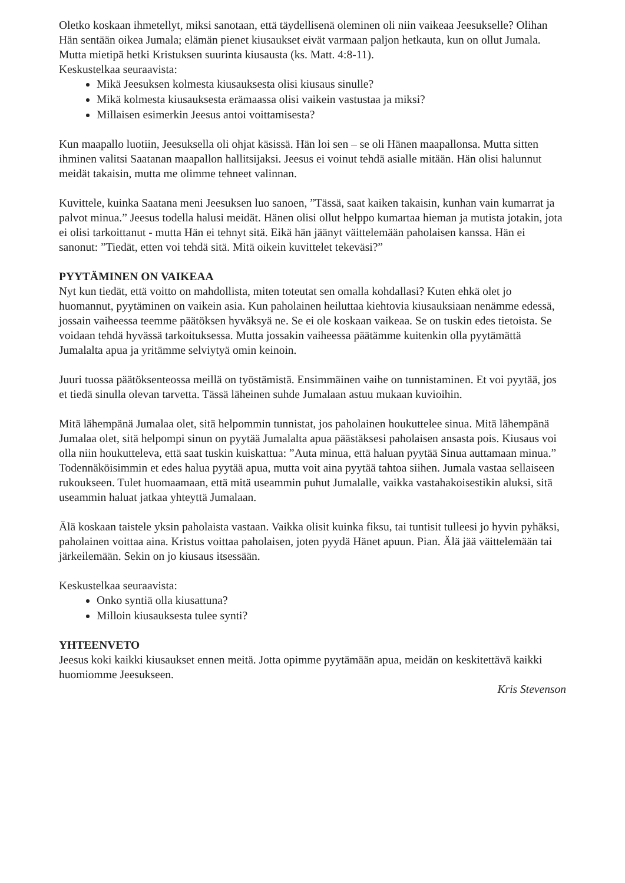Oletko koskaan ihmetellyt, miksi sanotaan, että täydellisenä oleminen oli niin vaikeaa Jeesukselle? Olihan Hän sentään oikea Jumala; elämän pienet kiusaukset eivät varmaan paljon hetkauta, kun on ollut Jumala. Mutta mietipä hetki Kristuksen suurinta kiusausta (ks. Matt. 4:8-11).
Keskustelkaa seuraavista:
Mikä Jeesuksen kolmesta kiusauksesta olisi kiusaus sinulle?
Mikä kolmesta kiusauksesta erämaassa olisi vaikein vastustaa ja miksi?
Millaisen esimerkin Jeesus antoi voittamisesta?
Kun maapallo luotiin, Jeesuksella oli ohjat käsissä. Hän loi sen – se oli Hänen maapallonsa. Mutta sitten ihminen valitsi Saatanan maapallon hallitsijaksi. Jeesus ei voinut tehdä asialle mitään. Hän olisi halunnut meidät takaisin, mutta me olimme tehneet valinnan.
Kuvittele, kuinka Saatana meni Jeesuksen luo sanoen, ”Tässä, saat kaiken takaisin, kunhan vain kumarrat ja palvot minua.” Jeesus todella halusi meidät. Hänen olisi ollut helppo kumartaa hieman ja mutista jotakin, jota ei olisi tarkoittanut - mutta Hän ei tehnyt sitä. Eikä hän jäänyt väittelemään paholaisen kanssa. Hän ei sanonut: ”Tiedät, etten voi tehdä sitä. Mitä oikein kuvittelet tekeväsi?”
PYYTÄMINEN ON VAIKEAA
Nyt kun tiedät, että voitto on mahdollista, miten toteutat sen omalla kohdallasi? Kuten ehkä olet jo huomannut, pyytäminen on vaikein asia. Kun paholainen heiluttaa kiehtovia kiusauksiaan nenämme edessä, jossain vaiheessa teemme päätöksen hyväksyä ne. Se ei ole koskaan vaikeaa. Se on tuskin edes tietoista. Se voidaan tehdä hyvässä tarkoituksessa. Mutta jossakin vaiheessa päätämme kuitenkin olla pyytämättä Jumalalta apua ja yritämme selviytyä omin keinoin.
Juuri tuossa päätöksenteossa meillä on työstämistä. Ensimmäinen vaihe on tunnistaminen. Et voi pyytää, jos et tiedä sinulla olevan tarvetta. Tässä läheinen suhde Jumalaan astuu mukaan kuvioihin.
Mitä lähempänä Jumalaa olet, sitä helpommin tunnistat, jos paholainen houkuttelee sinua. Mitä lähempänä Jumalaa olet, sitä helpompi sinun on pyytää Jumalalta apua päästäksesi paholaisen ansasta pois. Kiusaus voi olla niin houkutteleva, että saat tuskin kuiskattua: ”Auta minua, että haluan pyytää Sinua auttamaan minua.” Todennäköisimmin et edes halua pyytää apua, mutta voit aina pyytää tahtoa siihen. Jumala vastaa sellaiseen rukoukseen. Tulet huomaamaan, että mitä useammin puhut Jumalalle, vaikka vastahakoisestikin aluksi, sitä useammin haluat jatkaa yhteyttä Jumalaan.
Älä koskaan taistele yksin paholaista vastaan. Vaikka olisit kuinka fiksu, tai tuntisit tulleesi jo hyvin pyhäksi, paholainen voittaa aina. Kristus voittaa paholaisen, joten pyydä Hänet apuun. Pian. Älä jää väittelemään tai järkeilemään. Sekin on jo kiusaus itsessään.
Keskustelkaa seuraavista:
Onko syntiä olla kiusattuna?
Milloin kiusauksesta tulee synti?
YHTEENVETO
Jeesus koki kaikki kiusaukset ennen meitä. Jotta opimme pyytämään apua, meidän on keskitettävä kaikki huomiomme Jeesukseen.
Kris Stevenson